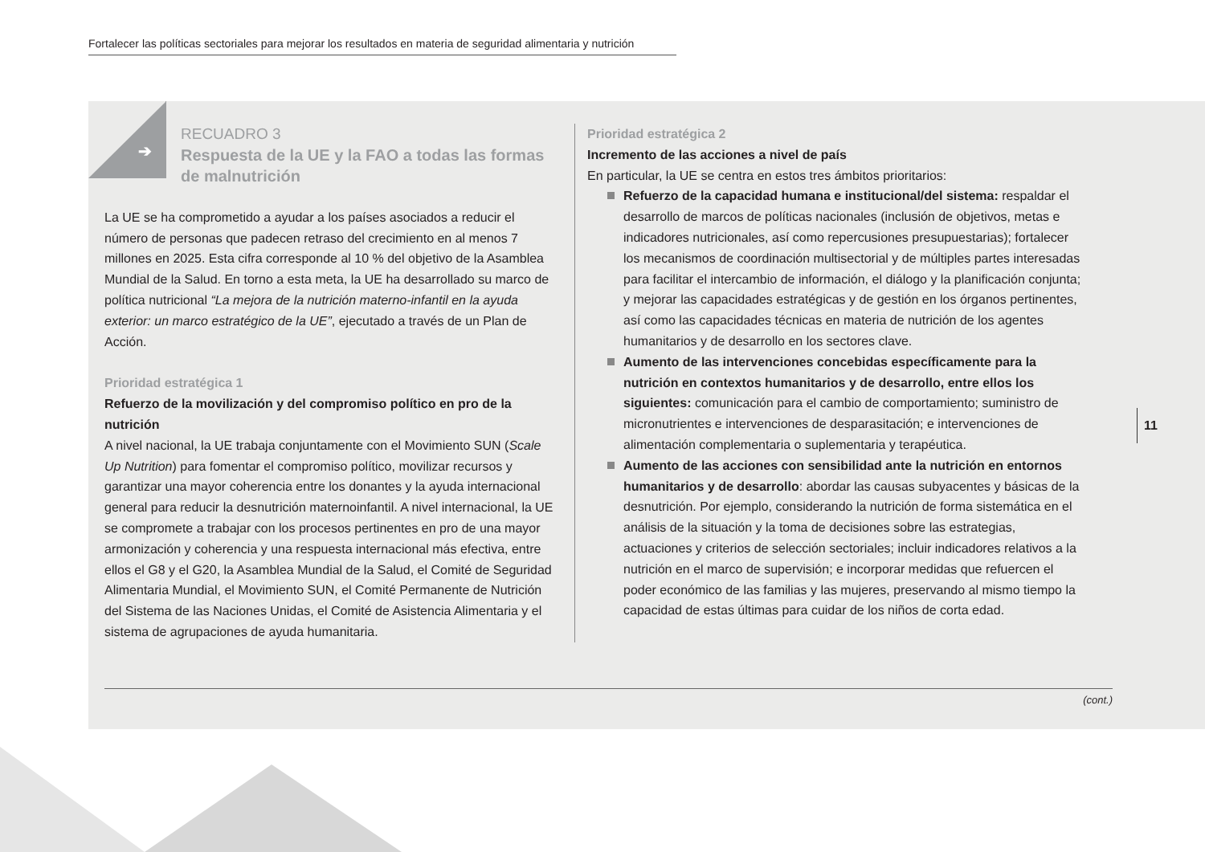Fortalecer las políticas sectoriales para mejorar los resultados en materia de seguridad alimentaria y nutrición
➔
RECUADRO 3
Respuesta de la UE y la FAO a todas las formas de malnutrición
La UE se ha comprometido a ayudar a los países asociados a reducir el número de personas que padecen retraso del crecimiento en al menos 7 millones en 2025. Esta cifra corresponde al 10 % del objetivo de la Asamblea Mundial de la Salud. En torno a esta meta, la UE ha desarrollado su marco de política nutricional “La mejora de la nutrición materno-infantil en la ayuda exterior: un marco estratégico de la UE”, ejecutado a través de un Plan de Acción.
Prioridad estratégica 1
Refuerzo de la movilización y del compromiso político en pro de la nutrición
A nivel nacional, la UE trabaja conjuntamente con el Movimiento SUN (Scale Up Nutrition) para fomentar el compromiso político, movilizar recursos y garantizar una mayor coherencia entre los donantes y la ayuda internacional general para reducir la desnutrición maternoinfantil. A nivel internacional, la UE se compromete a trabajar con los procesos pertinentes en pro de una mayor armonización y coherencia y una respuesta internacional más efectiva, entre ellos el G8 y el G20, la Asamblea Mundial de la Salud, el Comité de Seguridad Alimentaria Mundial, el Movimiento SUN, el Comité Permanente de Nutrición del Sistema de las Naciones Unidas, el Comité de Asistencia Alimentaria y el sistema de agrupaciones de ayuda humanitaria.
Prioridad estratégica 2
Incremento de las acciones a nivel de país
En particular, la UE se centra en estos tres ámbitos prioritarios:
Refuerzo de la capacidad humana e institucional/del sistema: respaldar el desarrollo de marcos de políticas nacionales (inclusión de objetivos, metas e indicadores nutricionales, así como repercusiones presupuestarias); fortalecer los mecanismos de coordinación multisectorial y de múltiples partes interesadas para facilitar el intercambio de información, el diálogo y la planificación conjunta; y mejorar las capacidades estratégicas y de gestión en los órganos pertinentes, así como las capacidades técnicas en materia de nutrición de los agentes humanitarios y de desarrollo en los sectores clave.
Aumento de las intervenciones concebidas específicamente para la nutrición en contextos humanitarios y de desarrollo, entre ellos los siguientes: comunicación para el cambio de comportamiento; suministro de micronutrientes e intervenciones de desparasitación; e intervenciones de alimentación complementaria o suplementaria y terapéutica.
Aumento de las acciones con sensibilidad ante la nutrición en entornos humanitarios y de desarrollo: abordar las causas subyacentes y básicas de la desnutrición. Por ejemplo, considerando la nutrición de forma sistemática en el análisis de la situación y la toma de decisiones sobre las estrategias, actuaciones y criterios de selección sectoriales; incluir indicadores relativos a la nutrición en el marco de supervisión; e incorporar medidas que refuercen el poder económico de las familias y las mujeres, preservando al mismo tiempo la capacidad de estas últimas para cuidar de los niños de corta edad.
(cont.)
11